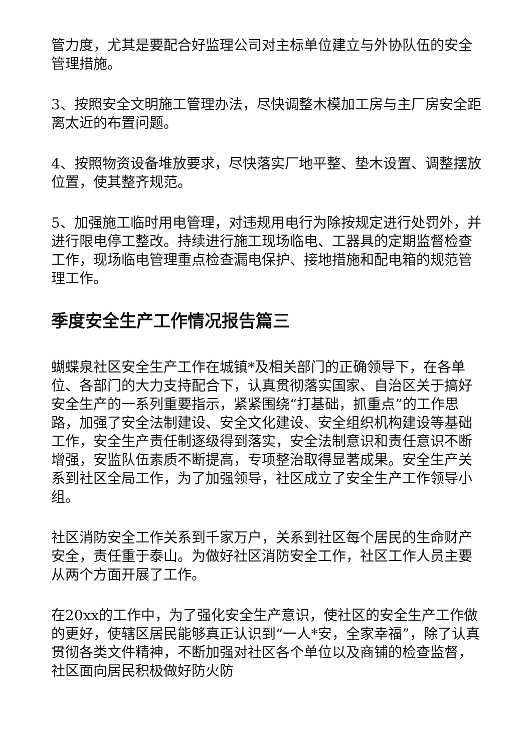管力度，尤其是要配合好监理公司对主标单位建立与外协队伍的安全管理措施。
3、按照安全文明施工管理办法，尽快调整木模加工房与主厂房安全距离太近的布置问题。
4、按照物资设备堆放要求，尽快落实厂地平整、垫木设置、调整摆放位置，使其整齐规范。
5、加强施工临时用电管理，对违规用电行为除按规定进行处罚外，并进行限电停工整改。持续进行施工现场临电、工器具的定期监督检查工作，现场临电管理重点检查漏电保护、接地措施和配电箱的规范管理工作。
季度安全生产工作情况报告篇三
蝴蝶泉社区安全生产工作在城镇*及相关部门的正确领导下，在各单位、各部门的大力支持配合下，认真贯彻落实国家、自治区关于搞好安全生产的一系列重要指示，紧紧围绕“打基础，抓重点”的工作思路，加强了安全法制建设、安全文化建设、安全组织机构建设等基础工作，安全生产责任制逐级得到落实，安全法制意识和责任意识不断增强，安监队伍素质不断提高，专项整治取得显著成果。安全生产关系到社区全局工作，为了加强领导，社区成立了安全生产工作领导小组。
社区消防安全工作关系到千家万户，关系到社区每个居民的生命财产安全，责任重于泰山。为做好社区消防安全工作，社区工作人员主要从两个方面开展了工作。
在20xx的工作中，为了强化安全生产意识，使社区的安全生产工作做的更好，使辖区居民能够真正认识到“一人*安，全家幸福”，除了认真贯彻各类文件精神，不断加强对社区各个单位以及商铺的检查监督，社区面向居民积极做好防火防